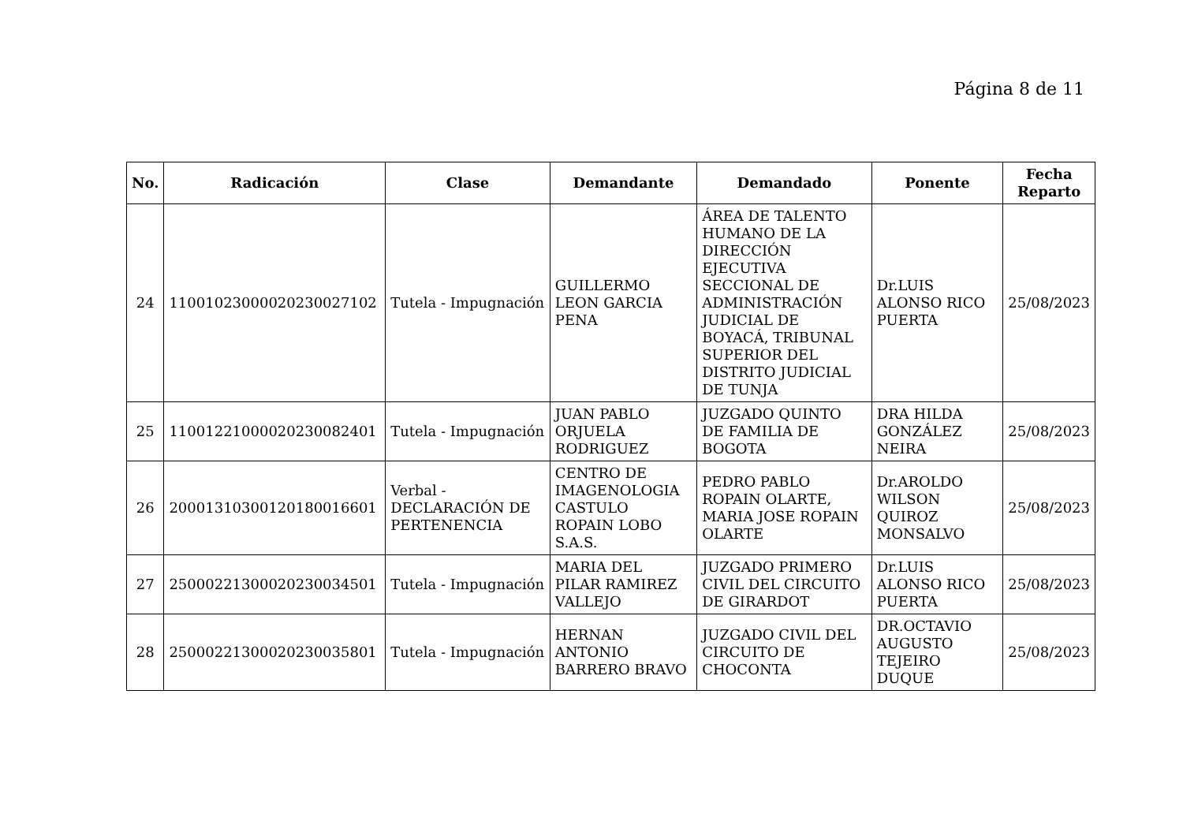Página 8 de 11
| No. | Radicación | Clase | Demandante | Demandado | Ponente | Fecha Reparto |
| --- | --- | --- | --- | --- | --- | --- |
| 24 | 11001023000020230027102 | Tutela - Impugnación | GUILLERMO LEON GARCIA PENA | ÁREA DE TALENTO HUMANO DE LA DIRECCIÓN EJECUTIVA SECCIONAL DE ADMINISTRACIÓN JUDICIAL DE BOYACÁ, TRIBUNAL SUPERIOR DEL DISTRITO JUDICIAL DE TUNJA | Dr.LUIS ALONSO RICO PUERTA | 25/08/2023 |
| 25 | 11001221000020230082401 | Tutela - Impugnación | JUAN PABLO ORJUELA RODRIGUEZ | JUZGADO QUINTO DE FAMILIA DE BOGOTA | DRA HILDA GONZÁLEZ NEIRA | 25/08/2023 |
| 26 | 20001310300120180016601 | Verbal - DECLARACIÓN DE PERTENENCIA | CENTRO DE IMAGENOLOGIA CASTULO ROPAIN LOBO S.A.S. | PEDRO PABLO ROPAIN OLARTE, MARIA JOSE ROPAIN OLARTE | Dr.AROLDO WILSON QUIROZ MONSALVO | 25/08/2023 |
| 27 | 25000221300020230034501 | Tutela - Impugnación | MARIA DEL PILAR RAMIREZ VALLEJO | JUZGADO PRIMERO CIVIL DEL CIRCUITO DE GIRARDOT | Dr.LUIS ALONSO RICO PUERTA | 25/08/2023 |
| 28 | 25000221300020230035801 | Tutela - Impugnación | HERNAN ANTONIO BARRERO BRAVO | JUZGADO CIVIL DEL CIRCUITO DE CHOCONTA | DR.OCTAVIO AUGUSTO TEJEIRO DUQUE | 25/08/2023 |